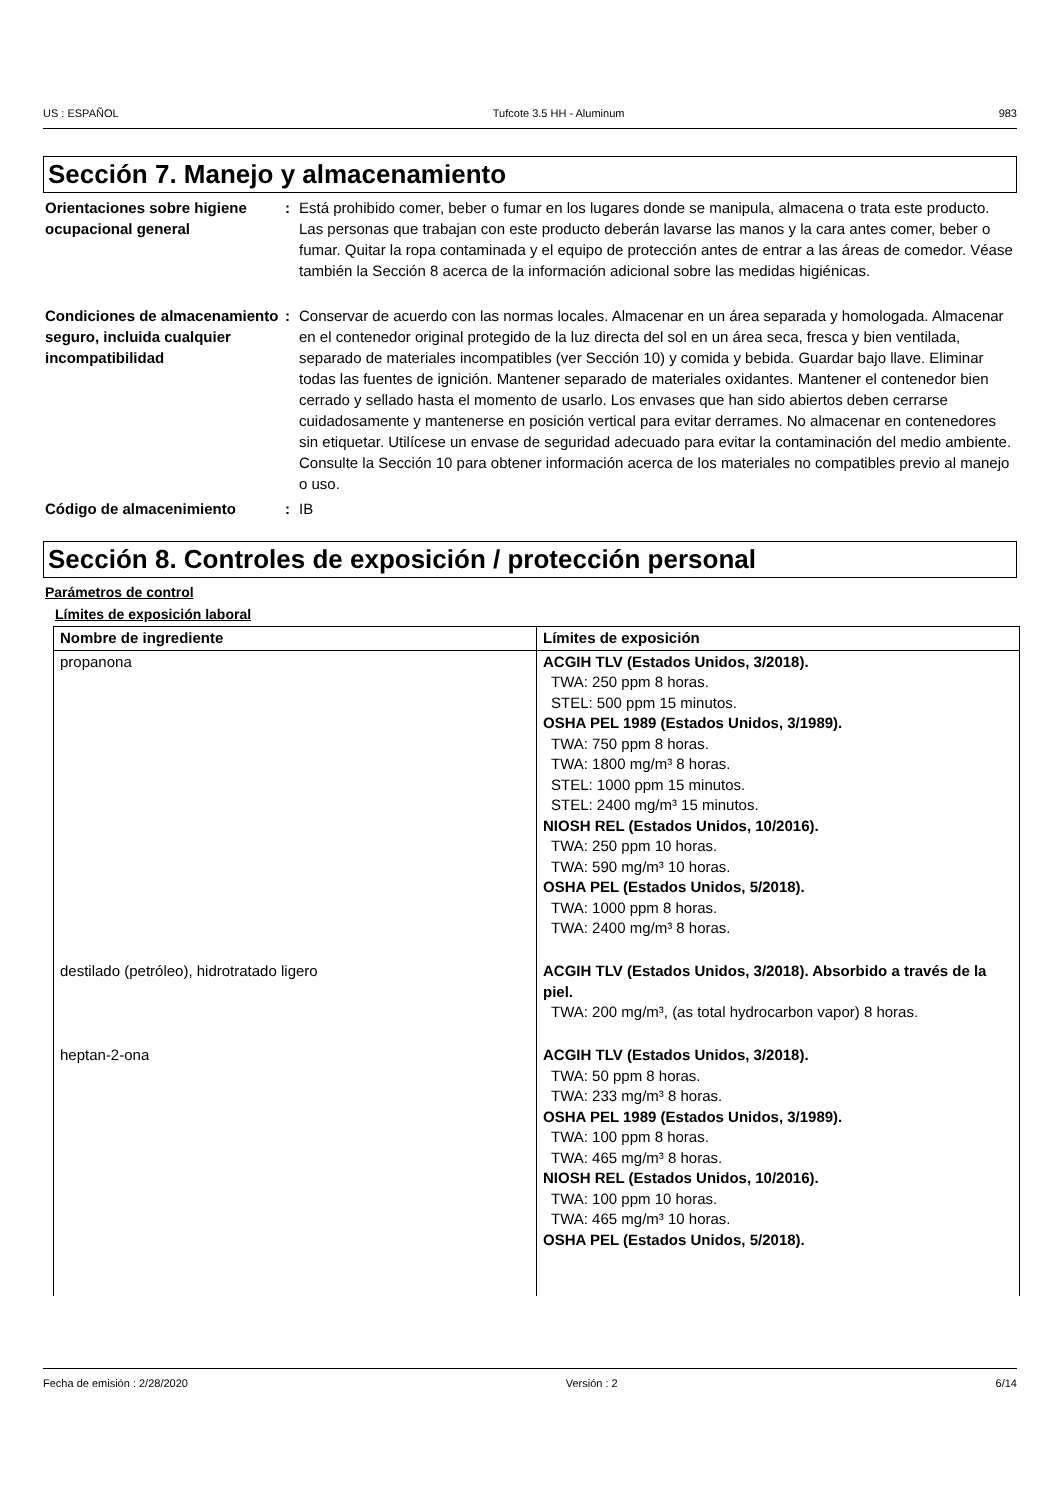US : ESPAÑOL Tufcote 3.5 HH - Aluminum 983
Sección 7. Manejo y almacenamiento
Orientaciones sobre higiene ocupacional general
: Está prohibido comer, beber o fumar en los lugares donde se manipula, almacena o trata este producto. Las personas que trabajan con este producto deberán lavarse las manos y la cara antes comer, beber o fumar. Quitar la ropa contaminada y el equipo de protección antes de entrar a las áreas de comedor. Véase también la Sección 8 acerca de la información adicional sobre las medidas higiénicas.
Condiciones de almacenamiento seguro, incluida cualquier incompatibilidad
: Conservar de acuerdo con las normas locales. Almacenar en un área separada y homologada. Almacenar en el contenedor original protegido de la luz directa del sol en un área seca, fresca y bien ventilada, separado de materiales incompatibles (ver Sección 10) y comida y bebida. Guardar bajo llave. Eliminar todas las fuentes de ignición. Mantener separado de materiales oxidantes. Mantener el contenedor bien cerrado y sellado hasta el momento de usarlo. Los envases que han sido abiertos deben cerrarse cuidadosamente y mantenerse en posición vertical para evitar derrames. No almacenar en contenedores sin etiquetar. Utilícese un envase de seguridad adecuado para evitar la contaminación del medio ambiente. Consulte la Sección 10 para obtener información acerca de los materiales no compatibles previo al manejo o uso.
Código de almacenimiento : IB
Sección 8. Controles de exposición / protección personal
Parámetros de control
Límites de exposición laboral
| Nombre de ingrediente | Límites de exposición |
| --- | --- |
| propanona | ACGIH TLV (Estados Unidos, 3/2018). TWA: 250 ppm 8 horas. STEL: 500 ppm 15 minutos. OSHA PEL 1989 (Estados Unidos, 3/1989). TWA: 750 ppm 8 horas. TWA: 1800 mg/m³ 8 horas. STEL: 1000 ppm 15 minutos. STEL: 2400 mg/m³ 15 minutos. NIOSH REL (Estados Unidos, 10/2016). TWA: 250 ppm 10 horas. TWA: 590 mg/m³ 10 horas. OSHA PEL (Estados Unidos, 5/2018). TWA: 1000 ppm 8 horas. TWA: 2400 mg/m³ 8 horas. |
| destilado (petróleo), hidrotratado ligero | ACGIH TLV (Estados Unidos, 3/2018). Absorbido a través de la piel. TWA: 200 mg/m³, (as total hydrocarbon vapor) 8 horas. |
| heptan-2-ona | ACGIH TLV (Estados Unidos, 3/2018). TWA: 50 ppm 8 horas. TWA: 233 mg/m³ 8 horas. OSHA PEL 1989 (Estados Unidos, 3/1989). TWA: 100 ppm 8 horas. TWA: 465 mg/m³ 8 horas. NIOSH REL (Estados Unidos, 10/2016). TWA: 100 ppm 10 horas. TWA: 465 mg/m³ 10 horas. OSHA PEL (Estados Unidos, 5/2018). |
Fecha de emisión : 2/28/2020 Versión : 2 6/14